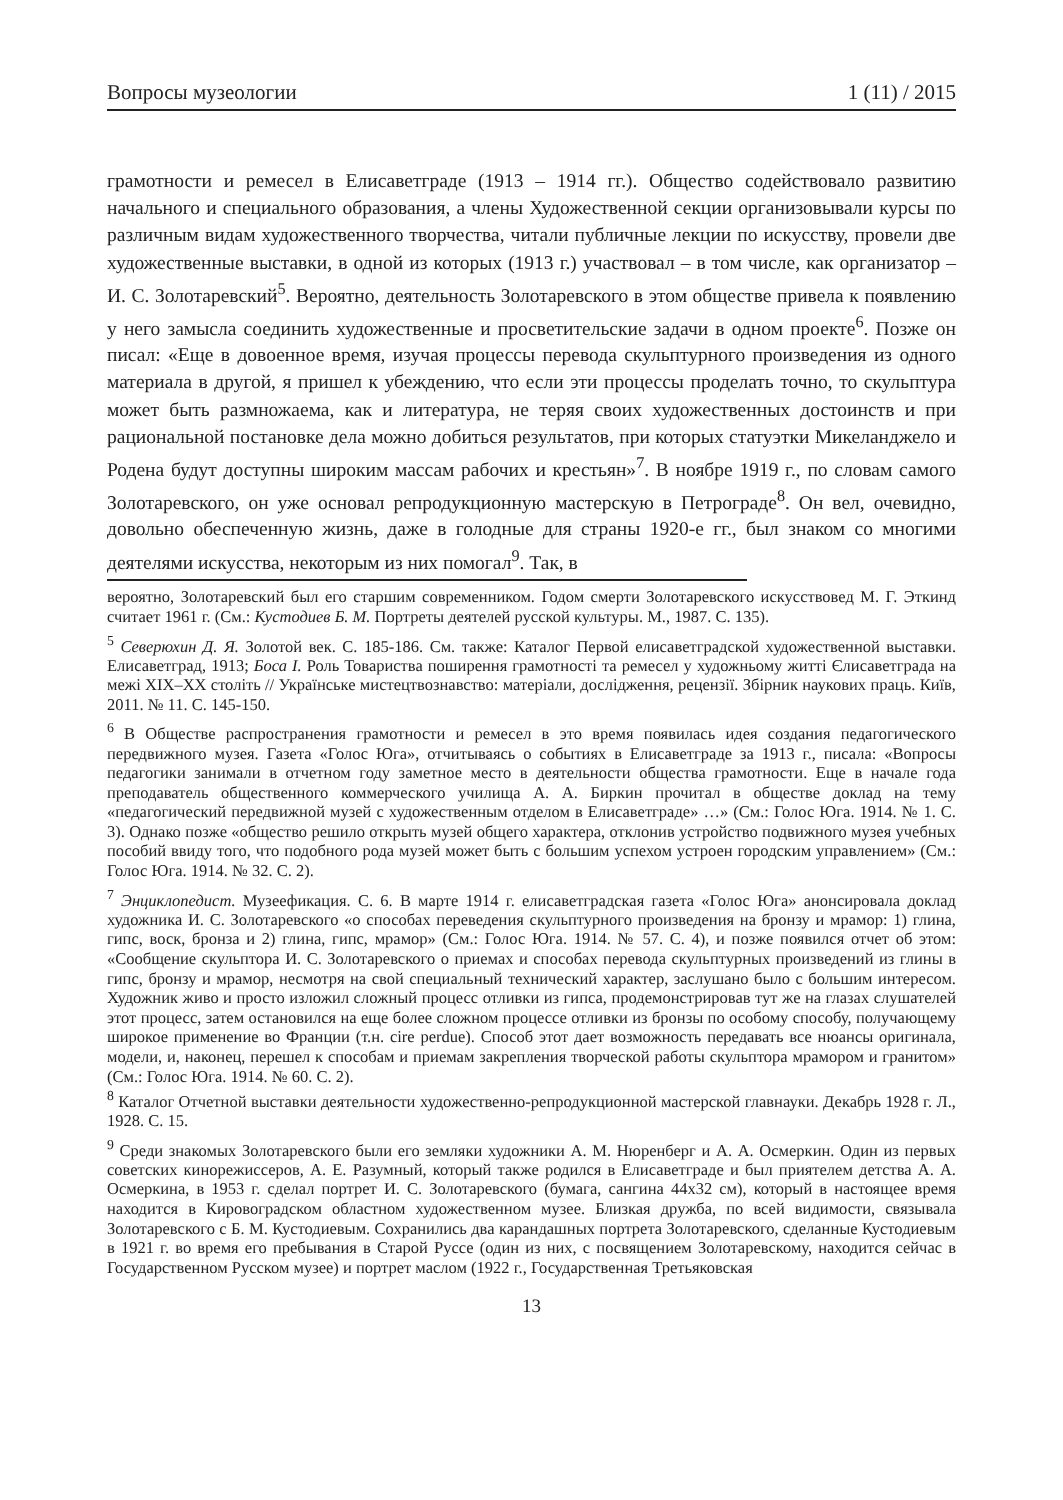Вопросы музеологии 1 (11) / 2015
грамотности и ремесел в Елисаветграде (1913 – 1914 гг.). Общество содействовало развитию начального и специального образования, а члены Художественной секции организовывали курсы по различным видам художественного творчества, читали публичные лекции по искусству, провели две художественные выставки, в одной из которых (1913 г.) участвовал – в том числе, как организатор – И. С. Золотаревский<sup>5</sup>. Вероятно, деятельность Золотаревского в этом обществе привела к появлению у него замысла соединить художественные и просветительские задачи в одном проекте<sup>6</sup>. Позже он писал: «Еще в довоенное время, изучая процессы перевода скульптурного произведения из одного материала в другой, я пришел к убеждению, что если эти процессы проделать точно, то скульптура может быть размножаема, как и литература, не теряя своих художественных достоинств и при рациональной постановке дела можно добиться результатов, при которых статуэтки Микеланджело и Родена будут доступны широким массам рабочих и крестьян»<sup>7</sup>. В ноябре 1919 г., по словам самого Золотаревского, он уже основал репродукционную мастерскую в Петрограде<sup>8</sup>. Он вел, очевидно, довольно обеспеченную жизнь, даже в голодные для страны 1920-е гг., был знаком со многими деятелями искусства, некоторым из них помогал<sup>9</sup>. Так, в
вероятно, Золотаревский был его старшим современником. Годом смерти Золотаревского искусствовед М. Г. Эткинд считает 1961 г. (См.: Кустодиев Б. М. Портреты деятелей русской культуры. М., 1987. С. 135).
<sup>5</sup> Северюхин Д. Я. Золотой век. С. 185-186. См. также: Каталог Первой елисаветградской художественной выставки. Елисаветград, 1913; Боса I. Роль Товариства поширення грамотності та ремесел у художньому житті Єлисаветграда на межі XIX–XX століть // Українське мистецтвознавство: матеріали, дослідження, рецензії. Збірник наукових праць. Київ, 2011. № 11. С. 145-150.
<sup>6</sup> В Обществе распространения грамотности и ремесел в это время появилась идея создания педагогического передвижного музея. Газета «Голос Юга», отчитываясь о событиях в Елисаветграде за 1913 г., писала: «Вопросы педагогики занимали в отчетном году заметное место в деятельности общества грамотности. Еще в начале года преподаватель общественного коммерческого училища А. А. Биркин прочитал в обществе доклад на тему «педагогический передвижной музей с художественным отделом в Елисаветграде» …» (См.: Голос Юга. 1914. № 1. С. 3). Однако позже «общество решило открыть музей общего характера, отклонив устройство подвижного музея учебных пособий ввиду того, что подобного рода музей может быть с большим успехом устроен городским управлением» (См.: Голос Юга. 1914. № 32. С. 2).
<sup>7</sup> Энциклопедист. Музеефикация. С. 6. В марте 1914 г. елисаветградская газета «Голос Юга» анонсировала доклад художника И. С. Золотаревского «о способах переведения скульптурного произведения на бронзу и мрамор: 1) глина, гипс, воск, бронза и 2) глина, гипс, мрамор» (См.: Голос Юга. 1914. № 57. С. 4), и позже появился отчет об этом: «Сообщение скульптора И. С. Золотаревского о приемах и способах перевода скульптурных произведений из глины в гипс, бронзу и мрамор, несмотря на свой специальный технический характер, заслушано было с большим интересом. Художник живо и просто изложил сложный процесс отливки из гипса, продемонстрировав тут же на глазах слушателей этот процесс, затем остановился на еще более сложном процессе отливки из бронзы по особому способу, получающему широкое применение во Франции (т.н. cire perdue). Способ этот дает возможность передавать все нюансы оригинала, модели, и, наконец, перешел к способам и приемам закрепления творческой работы скульптора мрамором и гранитом» (См.: Голос Юга. 1914. № 60. С. 2).
<sup>8</sup> Каталог Отчетной выставки деятельности художественно-репродукционной мастерской главнауки. Декабрь 1928 г. Л., 1928. С. 15.
<sup>9</sup> Среди знакомых Золотаревского были его земляки художники А. М. Нюренберг и А. А. Осмеркин. Один из первых советских кинорежиссеров, А. Е. Разумный, который также родился в Елисаветграде и был приятелем детства А. А. Осмеркина, в 1953 г. сделал портрет И. С. Золотаревского (бумага, сангина 44х32 см), который в настоящее время находится в Кировоградском областном художественном музее. Близкая дружба, по всей видимости, связывала Золотаревского с Б. М. Кустодиевым. Сохранились два карандашных портрета Золотаревского, сделанные Кустодиевым в 1921 г. во время его пребывания в Старой Руссе (один из них, с посвящением Золотаревскому, находится сейчас в Государственном Русском музее) и портрет маслом (1922 г., Государственная Третьяковская
13